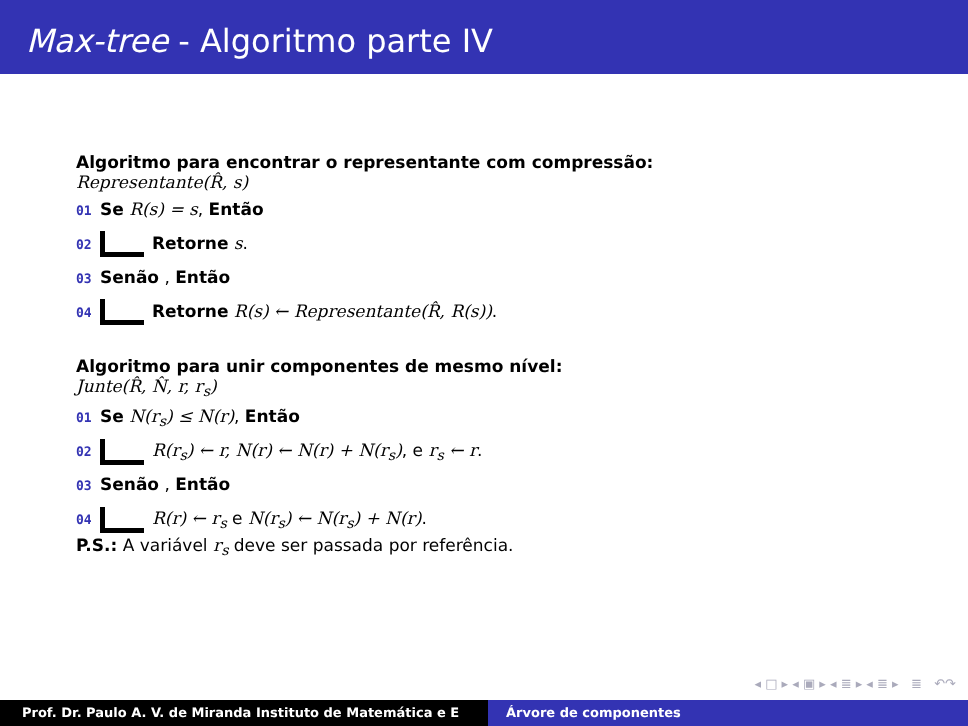Max-tree - Algoritmo parte IV
Algoritmo para encontrar o representante com compressão:
Representante(R̂, s)
01 Se R(s) = s, Então
02 Retorne s.
03 Senão , Então
04 Retorne R(s) ← Representante(R̂, R(s)).
Algoritmo para unir componentes de mesmo nível:
Junte(R̂, N̂, r, r<sub>s</sub>)
01 Se N(r<sub>s</sub>) ≤ N(r), Então
02 R(r<sub>s</sub>) ← r, N(r) ← N(r) + N(r<sub>s</sub>), e r<sub>s</sub> ← r.
03 Senão , Então
04 R(r) ← r<sub>s</sub> e N(r<sub>s</sub>) ← N(r<sub>s</sub>) + N(r).
P.S.: A variável r<sub>s</sub> deve ser passada por referência.
◂ □ ▸ ◂ ▣ ▸ ◂ ≣ ▸ ◂ ≣ ▸ ≣ ↶↷
Prof. Dr. Paulo A. V. de Miranda Instituto de Matemática e E Árvore de componentes